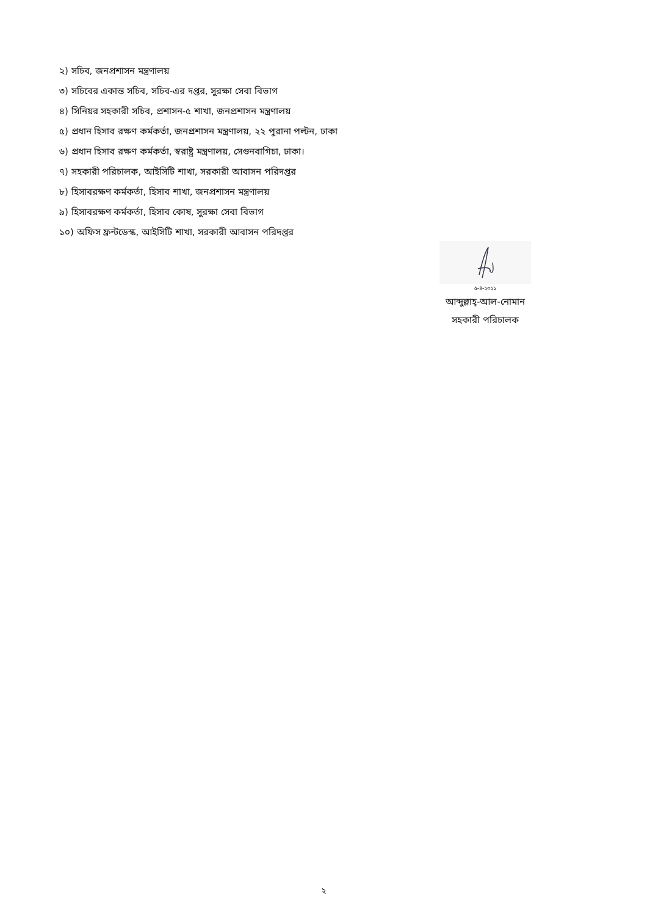২) সচিব, জনপ্রশাসন মন্ত্রণালয়
৩) সচিবের একান্ত সচিব, সচিব-এর দপ্তর, সুরক্ষা সেবা বিভাগ
৪) সিনিয়র সহকারী সচিব, প্রশাসন-৫ শাখা, জনপ্রশাসন মন্ত্রণালয়
৫) প্রধান হিসাব রক্ষণ কর্মকর্তা, জনপ্রশাসন মন্ত্রণালয়, ২২ পুরানা পল্টন, ঢাকা
৬) প্রধান হিসাব রক্ষণ কর্মকর্তা, স্বরাষ্ট্র মন্ত্রণালয়, সেগুনবাগিচা, ঢাকা।
৭) সহকারী পরিচালক, আইসিটি শাখা, সরকারী আবাসন পরিদপ্তর
৮) হিসাবরক্ষণ কর্মকর্তা, হিসাব শাখা, জনপ্রশাসন মন্ত্রণালয়
৯) হিসাবরক্ষণ কর্মকর্তা, হিসাব কোষ, সুরক্ষা সেবা বিভাগ
১০) অফিস ফ্রন্টডেস্ক, আইসিটি শাখা, সরকারী আবাসন পরিদপ্তর
৫-৪-২০২১
আব্দুল্লাহ্-আল-নোমান
সহকারী পরিচালক
২